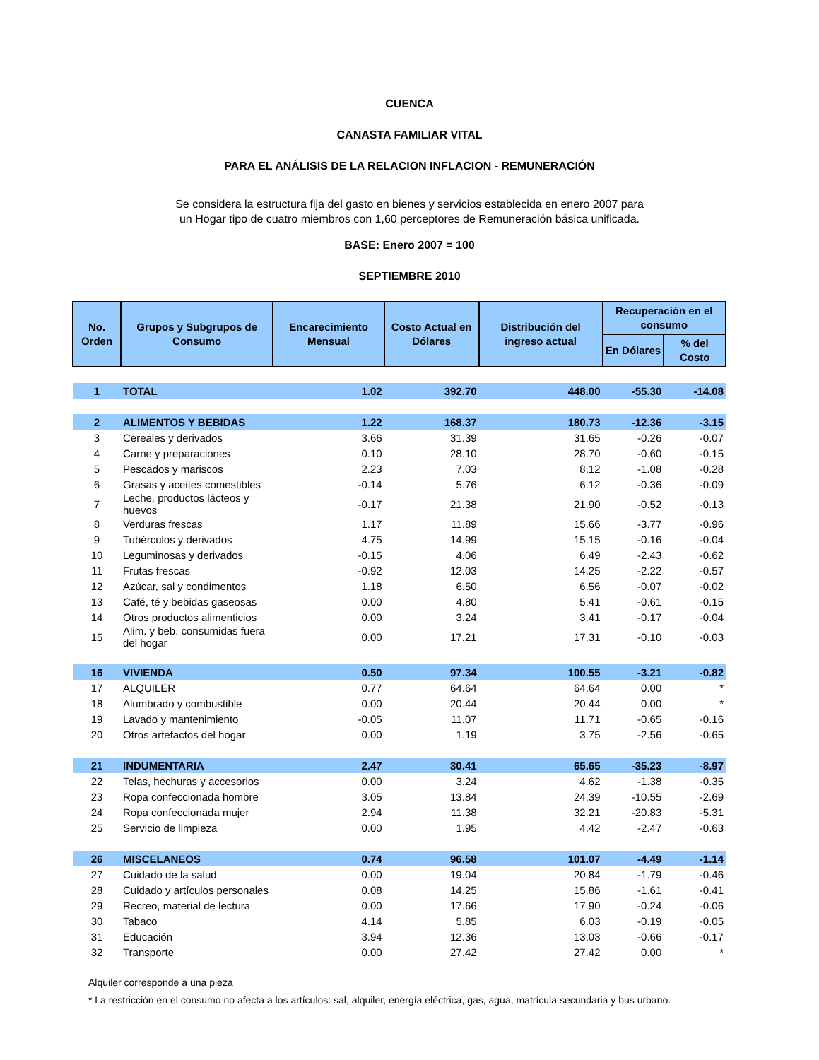CUENCA
CANASTA FAMILIAR VITAL
PARA EL ANÁLISIS DE LA RELACION INFLACION - REMUNERACIÓN
Se considera la estructura fija del gasto en bienes y servicios establecida en enero 2007 para un Hogar tipo de cuatro miembros con 1,60 perceptores de Remuneración básica unificada.
BASE: Enero 2007 = 100
SEPTIEMBRE 2010
| No. Orden | Grupos y Subgrupos de Consumo | Encarecimiento Mensual | Costo Actual en Dólares | Distribución del ingreso actual | Recuperación en el consumo | |
| --- | --- | --- | --- | --- | --- | --- |
| | | | | | En Dólares | % del Costo |
| 1 | TOTAL | 1.02 | 392.70 | 448.00 | -55.30 | -14.08 |
| 2 | ALIMENTOS Y BEBIDAS | 1.22 | 168.37 | 180.73 | -12.36 | -3.15 |
| 3 | Cereales y derivados | 3.66 | 31.39 | 31.65 | -0.26 | -0.07 |
| 4 | Carne y preparaciones | 0.10 | 28.10 | 28.70 | -0.60 | -0.15 |
| 5 | Pescados y mariscos | 2.23 | 7.03 | 8.12 | -1.08 | -0.28 |
| 6 | Grasas y aceites comestibles | -0.14 | 5.76 | 6.12 | -0.36 | -0.09 |
| 7 | Leche, productos lácteos y huevos | -0.17 | 21.38 | 21.90 | -0.52 | -0.13 |
| 8 | Verduras frescas | 1.17 | 11.89 | 15.66 | -3.77 | -0.96 |
| 9 | Tubérculos y derivados | 4.75 | 14.99 | 15.15 | -0.16 | -0.04 |
| 10 | Leguminosas y derivados | -0.15 | 4.06 | 6.49 | -2.43 | -0.62 |
| 11 | Frutas frescas | -0.92 | 12.03 | 14.25 | -2.22 | -0.57 |
| 12 | Azúcar, sal y condimentos | 1.18 | 6.50 | 6.56 | -0.07 | -0.02 |
| 13 | Café, té y bebidas gaseosas | 0.00 | 4.80 | 5.41 | -0.61 | -0.15 |
| 14 | Otros productos alimenticios | 0.00 | 3.24 | 3.41 | -0.17 | -0.04 |
| 15 | Alim. y beb. consumidas fuera del hogar | 0.00 | 17.21 | 17.31 | -0.10 | -0.03 |
| 16 | VIVIENDA | 0.50 | 97.34 | 100.55 | -3.21 | -0.82 |
| 17 | ALQUILER | 0.77 | 64.64 | 64.64 | 0.00 | * |
| 18 | Alumbrado y combustible | 0.00 | 20.44 | 20.44 | 0.00 | * |
| 19 | Lavado y mantenimiento | -0.05 | 11.07 | 11.71 | -0.65 | -0.16 |
| 20 | Otros artefactos del hogar | 0.00 | 1.19 | 3.75 | -2.56 | -0.65 |
| 21 | INDUMENTARIA | 2.47 | 30.41 | 65.65 | -35.23 | -8.97 |
| 22 | Telas, hechuras y accesorios | 0.00 | 3.24 | 4.62 | -1.38 | -0.35 |
| 23 | Ropa confeccionada hombre | 3.05 | 13.84 | 24.39 | -10.55 | -2.69 |
| 24 | Ropa confeccionada mujer | 2.94 | 11.38 | 32.21 | -20.83 | -5.31 |
| 25 | Servicio de limpieza | 0.00 | 1.95 | 4.42 | -2.47 | -0.63 |
| 26 | MISCELANEOS | 0.74 | 96.58 | 101.07 | -4.49 | -1.14 |
| 27 | Cuidado de la salud | 0.00 | 19.04 | 20.84 | -1.79 | -0.46 |
| 28 | Cuidado y artículos personales | 0.08 | 14.25 | 15.86 | -1.61 | -0.41 |
| 29 | Recreo, material de lectura | 0.00 | 17.66 | 17.90 | -0.24 | -0.06 |
| 30 | Tabaco | 4.14 | 5.85 | 6.03 | -0.19 | -0.05 |
| 31 | Educación | 3.94 | 12.36 | 13.03 | -0.66 | -0.17 |
| 32 | Transporte | 0.00 | 27.42 | 27.42 | 0.00 | * |
Alquiler corresponde a una pieza
* La restricción en el consumo no afecta a los artículos: sal, alquiler, energía eléctrica, gas, agua, matrícula secundaria y bus urbano.